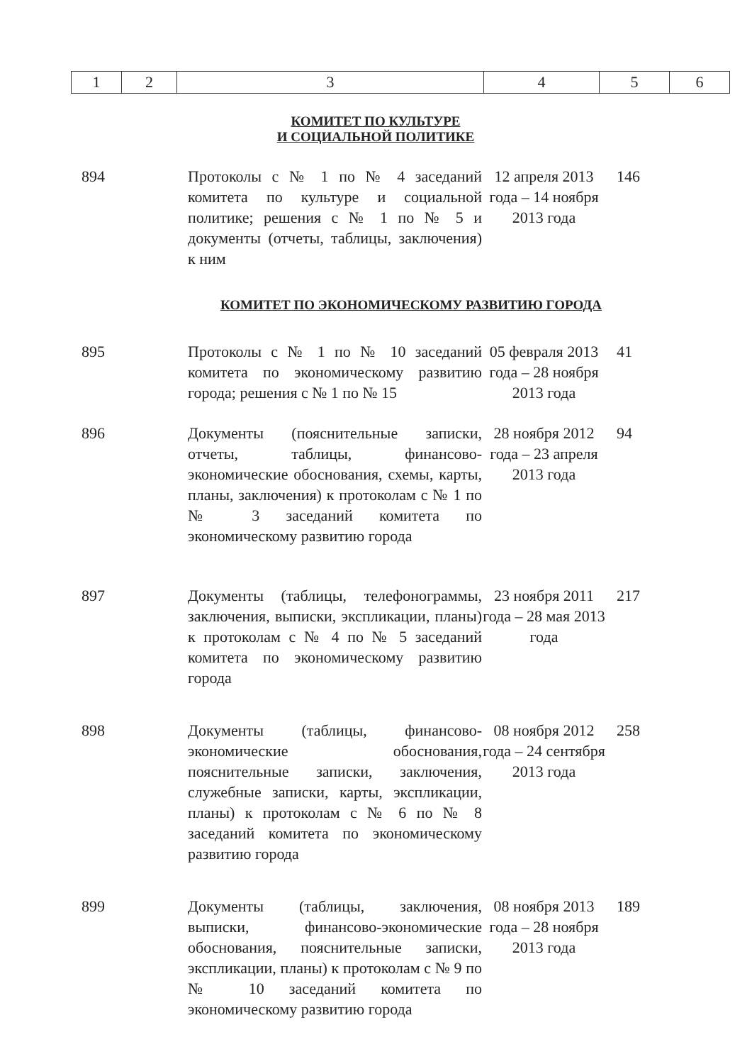| 1 | 2 | 3 | 4 | 5 | 6 |
КОМИТЕТ ПО КУЛЬТУРЕ
И СОЦИАЛЬНОЙ ПОЛИТИКЕ
| 894 | Протоколы с № 1 по № 4 заседаний комитета по культуре и социальной политике; решения с № 1 по № 5 и документы (отчеты, таблицы, заключения) к ним | 12 апреля 2013 года – 14 ноября 2013 года | 146 |
КОМИТЕТ ПО ЭКОНОМИЧЕСКОМУ РАЗВИТИЮ ГОРОДА
| 895 | Протоколы с № 1 по № 10 заседаний комитета по экономическому развитию города; решения с № 1 по № 15 | 05 февраля 2013 года – 28 ноября 2013 года | 41 |
| 896 | Документы (пояснительные записки, отчеты, таблицы, финансово-экономические обоснования, схемы, карты, планы, заключения) к протоколам с № 1 по № 3 заседаний комитета по экономическому развитию города | 28 ноября 2012 года – 23 апреля 2013 года | 94 |
| 897 | Документы (таблицы, телефонограммы, заключения, выписки, экспликации, планы) к протоколам с № 4 по № 5 заседаний комитета по экономическому развитию города | 23 ноября 2011 года – 28 мая 2013 года | 217 |
| 898 | Документы (таблицы, финансово-экономические обоснования, пояснительные записки, заключения, служебные записки, карты, экспликации, планы) к протоколам с № 6 по № 8 заседаний комитета по экономическому развитию города | 08 ноября 2012 года – 24 сентября 2013 года | 258 |
| 899 | Документы (таблицы, заключения, выписки, финансово-экономические обоснования, пояснительные записки, экспликации, планы) к протоколам с № 9 по № 10 заседаний комитета по экономическому развитию города | 08 ноября 2013 года – 28 ноября 2013 года | 189 |